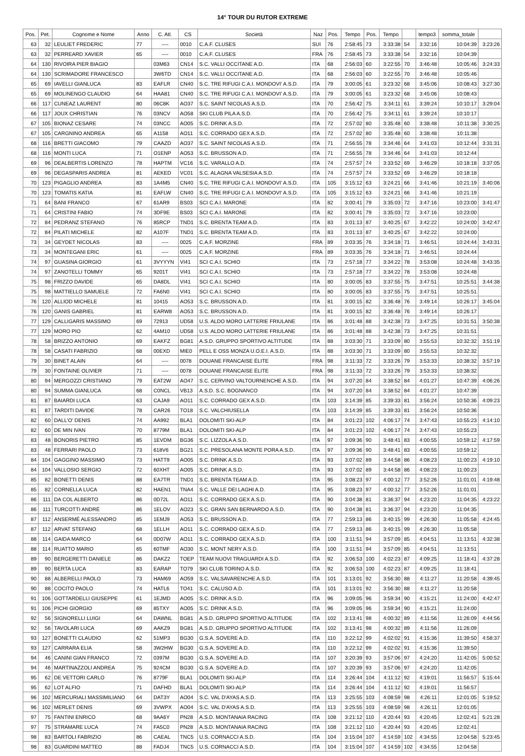14° TOUR DU RUTOR EXTREME
| Pos. | Pet. | Cognome e Nome | Anno | C. Atl. | CS | Società | Naz | Pos. | Tempo | Pos. | Tempo | | tempo3 | somma_totale | |
| --- | --- | --- | --- | --- | --- | --- | --- | --- | --- | --- | --- | --- | --- | --- | --- |
| 63 | 32 | LEULIET FREDERIC | 77 | ---- | 0010 | C.A.F. CLUSES | SUI | 76 | 2:58:45 | 73 | 3:33:38 | 54 | 3:32:16 | 10:04:39 | 3:23:26 |
| 63 | 32 | PERREARD XAVIER | 65 | ---- | 0010 | C.A.F. CLUSES | FRA | 76 | 2:58:45 | 73 | 3:33:38 | 54 | 3:32:16 | 10:04:39 | |
| 64 | 130 | RIVOIRA PIER BIAGIO | | 03M63 | CN14 | S.C. VALLI OCCITANE A.D. | ITA | 68 | 2:56:03 | 60 | 3:22:55 | 70 | 3:46:48 | 10:05:46 | 3:24:33 |
| 64 | 130 | SCRIMADORE FRANCESCO | | 3W6TD | CN14 | S.C. VALLI OCCITANE A.D. | ITA | 68 | 2:56:03 | 60 | 3:22:55 | 70 | 3:46:48 | 10:05:46 | |
| 65 | 69 | IAVELLI GIANLUCA | 83 | EAFLR | CN40 | S.C. TRE RIFUGI C.A.I. MONDOVI' A.S.D. | ITA | 79 | 3:00:05 | 61 | 3:23:32 | 68 | 3:45:06 | 10:08:43 | 3:27:30 |
| 65 | 69 | MOLINENGO CLAUDIO | 64 | HAA81 | CN40 | S.C. TRE RIFUGI C.A.I. MONDOVI' A.S.D. | ITA | 79 | 3:00:05 | 61 | 3:23:32 | 68 | 3:45:06 | 10:08:43 | |
| 66 | 117 | CUNEAZ LAURENT | 80 | 06C8K | AO37 | S.C. SAINT NICOLAS A.S.D. | ITA | 70 | 2:56:42 | 75 | 3:34:11 | 61 | 3:39:24 | 10:10:17 | 3:29:04 |
| 66 | 117 | JOUX CHRISTIAN | 76 | 03NCV | AO58 | SKI CLUB PILA A.S.D. | ITA | 70 | 2:56:42 | 75 | 3:34:11 | 61 | 3:39:24 | 10:10:17 | |
| 67 | 105 | BIONAZ CESARE | 74 | 03NCC | AO05 | S.C. DRINK A.S.D. | ITA | 72 | 2:57:02 | 80 | 3:35:48 | 60 | 3:38:48 | 10:11:38 | 3:30:25 |
| 67 | 105 | CARGNINO ANDREA | 65 | A1158 | AO11 | S.C. CORRADO GEX A.S.D. | ITA | 72 | 2:57:02 | 80 | 3:35:48 | 60 | 3:38:48 | 10:11:38 | |
| 68 | 116 | BRETTI GIACOMO | 79 | CAAZD | AO37 | S.C. SAINT NICOLAS A.S.D. | ITA | 71 | 2:56:55 | 78 | 3:34:46 | 64 | 3:41:03 | 10:12:44 | 3:31:31 |
| 68 | 116 | MONTI LUCA | 71 | O1ENP | AO53 | S.C. BRUSSON A.D. | ITA | 71 | 2:56:55 | 78 | 3:34:46 | 64 | 3:41:03 | 10:12:44 | |
| 69 | 96 | DEALBERTIS LORENZO | 78 | HAPTM | VC16 | S.C. VARALLO A.D. | ITA | 74 | 2:57:57 | 74 | 3:33:52 | 69 | 3:46:29 | 10:18:18 | 3:37:05 |
| 69 | 96 | DEGASPARIS ANDREA | 81 | AEKED | VC01 | S.C. ALAGNA VALSESIA A.S.D. | ITA | 74 | 2:57:57 | 74 | 3:33:52 | 69 | 3:46:29 | 10:18:18 | |
| 70 | 123 | PIGAGLIO ANDREA | 83 | 1A4M5 | CN40 | S.C. TRE RIFUGI C.A.I. MONDOVI' A.S.D. | ITA | 105 | 3:15:12 | 63 | 3:24:21 | 66 | 3:41:46 | 10:21:19 | 3:40:06 |
| 70 | 123 | TOMATIS KATIA | 81 | EAFLW | CN40 | S.C. TRE RIFUGI C.A.I. MONDOVI' A.S.D. | ITA | 105 | 3:15:12 | 63 | 3:24:21 | 66 | 3:41:46 | 10:21:19 | |
| 71 | 64 | BANI FRANCO | 67 | 61AR9 | BS03 | SCI C.A.I. MARONE | ITA | 82 | 3:00:41 | 79 | 3:35:03 | 72 | 3:47:16 | 10:23:00 | 3:41:47 |
| 71 | 64 | CRISTINI FABIO | 74 | 3DF9E | BS03 | SCI C.A.I. MARONE | ITA | 82 | 3:00:41 | 79 | 3:35:03 | 72 | 3:47:16 | 10:23:00 | |
| 72 | 84 | PEDRANZ STEFANO | 76 | 85RCP | TND1 | S.C. BRENTA TEAM A.D. | ITA | 83 | 3:01:13 | 87 | 3:40:25 | 67 | 3:42:22 | 10:24:00 | 3:42:47 |
| 72 | 84 | PILATI MICHELE | 82 | A107F | TND1 | S.C. BRENTA TEAM A.D. | ITA | 83 | 3:01:13 | 87 | 3:40:25 | 67 | 3:42:22 | 10:24:00 | |
| 73 | 34 | GEYDET NICOLAS | 83 | ---- | 0025 | C.A.F. MORZINE | FRA | 89 | 3:03:35 | 76 | 3:34:18 | 71 | 3:46:51 | 10:24:44 | 3:43:31 |
| 73 | 34 | MONTEGANI ERIC | 61 | ---- | 0025 | C.A.F. MORZINE | FRA | 89 | 3:03:35 | 76 | 3:34:18 | 71 | 3:46:51 | 10:24:44 | |
| 74 | 97 | GUASINA GIORGIO | 61 | 3VYYYN | VI41 | SCI C.A.I. SCHIO | ITA | 73 | 2:57:18 | 77 | 3:34:22 | 78 | 3:53:08 | 10:24:48 | 3:43:35 |
| 74 | 97 | ZANOTELLI TOMMY | 65 | 9201T | VI41 | SCI C.A.I. SCHIO | ITA | 73 | 2:57:18 | 77 | 3:34:22 | 78 | 3:53:08 | 10:24:48 | |
| 75 | 98 | FRIZZO DAVIDE | 65 | DA8DL | VI41 | SCI C.A.I. SCHIO | ITA | 80 | 3:00:05 | 83 | 3:37:55 | 75 | 3:47:51 | 10:25:51 | 3:44:38 |
| 75 | 98 | MATTIELLO SAMUELE | 72 | FA6N0 | VI41 | SCI C.A.I. SCHIO | ITA | 80 | 3:00:05 | 83 | 3:37:55 | 75 | 3:47:51 | 10:25:51 | |
| 76 | 120 | ALLIOD MICHELE | 81 | 10415 | AO53 | S.C. BRUSSON A.D. | ITA | 81 | 3:00:15 | 82 | 3:36:48 | 76 | 3:49:14 | 10:26:17 | 3:45:04 |
| 76 | 120 | GANIS GABRIEL | 81 | EARW8 | AO53 | S.C. BRUSSON A.D. | ITA | 81 | 3:00:15 | 82 | 3:36:48 | 76 | 3:49:14 | 10:26:17 | |
| 77 | 129 | CALLIGARIS MASSIMO | 69 | 72913 | UD58 | U.S. ALDO MORO LATTERIE FRIULANE | ITA | 86 | 3:01:48 | 88 | 3:42:38 | 73 | 3:47:25 | 10:31:51 | 3:50:38 |
| 77 | 129 | MORO PIO | 62 | 4AM10 | UD58 | U.S. ALDO MORO LATTERIE FRIULANE | ITA | 86 | 3:01:48 | 88 | 3:42:38 | 73 | 3:47:25 | 10:31:51 | |
| 78 | 58 | BRIZZO ANTONIO | 69 | EAKFZ | BG81 | A.S.D. GRUPPO SPORTIVO ALTITUDE | ITA | 88 | 3:03:30 | 71 | 3:33:09 | 80 | 3:55:53 | 10:32:32 | 3:51:19 |
| 78 | 58 | CASATI FABRIZIO | 68 | 00EXD | MIE0 | PELL E OSS MONZA U.O.E.I. A.S.D. | ITA | 88 | 3:03:30 | 71 | 3:33:09 | 80 | 3:55:53 | 10:32:32 | |
| 79 | 30 | BINET ALAIN | 64 | ---- | 0078 | DOUANE FRANCAISE ÉLITE | FRA | 98 | 3:11:33 | 72 | 3:33:26 | 79 | 3:53:33 | 10:38:32 | 3:57:19 |
| 79 | 30 | FONTAINE OLIVIER | 71 | ---- | 0078 | DOUANE FRANCAISE ÉLITE | FRA | 98 | 3:11:33 | 72 | 3:33:26 | 79 | 3:53:33 | 10:38:32 | |
| 80 | 94 | MERGOZZI CRISTIANO | 79 | EAT2W | AO47 | S.C. CERVINO VALTOURNENCHE A.S.D. | ITA | 94 | 3:07:20 | 84 | 3:38:52 | 84 | 4:01:27 | 10:47:39 | 4:06:26 |
| 80 | 94 | SUMMA GIANLUCA | 68 | C0NCL | VB13 | A.S.D. S.C. BOGNANCO | ITA | 94 | 3:07:20 | 84 | 3:38:52 | 84 | 4:01:27 | 10:47:39 | |
| 81 | 87 | BAIARDI LUCA | 63 | CAJA9 | AO11 | S.C. CORRADO GEX A.S.D. | ITA | 103 | 3:14:39 | 85 | 3:39:33 | 81 | 3:56:24 | 10:50:36 | 4:09:23 |
| 81 | 87 | TARDITI DAVIDE | 78 | CAR26 | TO18 | S.C. VALCHIUSELLA | ITA | 103 | 3:14:39 | 85 | 3:39:33 | 81 | 3:56:24 | 10:50:36 | |
| 82 | 60 | DALL'O' DENIS | 74 | AA992 | BLA1 | DOLOMITI SKI-ALP | ITA | 84 | 3:01:23 | 102 | 4:06:17 | 74 | 3:47:43 | 10:55:23 | 4:14:10 |
| 82 | 60 | DE MIN IVAN | 70 | 8779M | BLA1 | DOLOMITI SKI-ALP | ITA | 84 | 3:01:23 | 102 | 4:06:17 | 74 | 3:47:43 | 10:55:23 | |
| 83 | 48 | BONORIS PIETRO | 85 | 1EVDM | BG36 | S.C. LIZZOLA A.S.D. | ITA | 97 | 3:09:36 | 90 | 3:48:41 | 83 | 4:00:55 | 10:59:12 | 4:17:59 |
| 83 | 48 | FERRARI PAOLO | 73 | 618V6 | BG21 | S.C. PRESOLANA MONTE PORA A.S.D. | ITA | 97 | 3:09:36 | 90 | 3:48:41 | 83 | 4:00:55 | 10:59:12 | |
| 84 | 104 | GAGGINO MASSIMO | 73 | HATT9 | AO05 | S.C. DRINK A.S.D. | ITA | 93 | 3:07:02 | 89 | 3:44:58 | 86 | 4:08:23 | 11:00:23 | 4:19:10 |
| 84 | 104 | VALLOSIO SERGIO | 72 | 60XHT | AO05 | S.C. DRINK A.S.D. | ITA | 93 | 3:07:02 | 89 | 3:44:58 | 86 | 4:08:23 | 11:00:23 | |
| 85 | 82 | BONETTI DENIS | 88 | EA7TR | TND1 | S.C. BRENTA TEAM A.D. | ITA | 95 | 3:08:23 | 97 | 4:00:12 | 77 | 3:52:26 | 11:01:01 | 4:19:48 |
| 85 | 82 | CORNELLA LUCA | 82 | HAEN1 | TNA4 | S.C. VALLE DEI LAGHI A.D. | ITA | 95 | 3:08:23 | 97 | 4:00:12 | 77 | 3:52:26 | 11:01:01 | |
| 86 | 111 | DA COL ALBERTO | 86 | 0D72L | AO11 | S.C. CORRADO GEX A.S.D. | ITA | 90 | 3:04:38 | 81 | 3:36:37 | 94 | 4:23:20 | 11:04:35 | 4:23:22 |
| 86 | 111 | TURCOTTI ANDRÉ | 86 | 1ELOV | AO23 | S.C. GRAN SAN BERNARDO A.S.D. | ITA | 90 | 3:04:38 | 81 | 3:36:37 | 94 | 4:23:20 | 11:04:35 | |
| 87 | 112 | ANSERMÉ ALESSANDRO | 85 | 1EMJ9 | AO53 | S.C. BRUSSON A.D. | ITA | 77 | 2:59:13 | 86 | 3:40:15 | 99 | 4:26:30 | 11:05:58 | 4:24:45 |
| 87 | 112 | ARVAT STEFANO | 68 | 1ELLH | AO11 | S.C. CORRADO GEX A.S.D. | ITA | 77 | 2:59:13 | 86 | 3:40:15 | 99 | 4:26:30 | 11:05:58 | |
| 88 | 114 | GAIDA MARCO | 64 | 0D07W | AO11 | S.C. CORRADO GEX A.S.D. | ITA | 100 | 3:11:51 | 94 | 3:57:09 | 85 | 4:04:51 | 11:13:51 | 4:32:38 |
| 88 | 114 | RUATTO MARIO | 65 | 60TMF | AO30 | S.C. MONT NERY A.S.D. | ITA | 100 | 3:11:51 | 94 | 3:57:09 | 85 | 4:04:51 | 11:13:51 | |
| 89 | 90 | BERGERETTI DANIELE | 86 | DAKZ2 | TOEP | TEAM NUOVI TRAGUARDI A.S.D. | ITA | 92 | 3:06:53 | 100 | 4:02:23 | 87 | 4:09:25 | 11:18:41 | 4:37:28 |
| 89 | 90 | BERTA LUCA | 83 | EARAP | TO79 | SKI CLUB TORINO A.S.D. | ITA | 92 | 3:06:53 | 100 | 4:02:23 | 87 | 4:09:25 | 11:18:41 | |
| 90 | 88 | ALBERELLI PAOLO | 73 | HAM69 | AO59 | S.C. VALSAVARENCHE A.S.D. | ITA | 101 | 3:13:01 | 92 | 3:56:30 | 88 | 4:11:27 | 11:20:58 | 4:39:45 |
| 90 | 88 | COCITO PAOLO | 74 | HATL6 | TO41 | S.C. CALUSO A.D. | ITA | 101 | 3:13:01 | 92 | 3:56:30 | 88 | 4:11:27 | 11:20:58 | |
| 91 | 106 | GOTTARDELLI GIUSEPPE | 61 | 1EJMD | AO05 | S.C. DRINK A.S.D. | ITA | 96 | 3:09:05 | 96 | 3:59:34 | 90 | 4:15:21 | 11:24:00 | 4:42:47 |
| 91 | 106 | PICHI GIORGIO | 69 | 85TXY | AO05 | S.C. DRINK A.S.D. | ITA | 96 | 3:09:05 | 96 | 3:59:34 | 90 | 4:15:21 | 11:24:00 | |
| 92 | 56 | SIGNORELLI LUIGI | 64 | DAWNL | BG81 | A.S.D. GRUPPO SPORTIVO ALTITUDE | ITA | 102 | 3:13:41 | 98 | 4:00:32 | 89 | 4:11:56 | 11:26:09 | 4:44:56 |
| 92 | 56 | TAVOLARI LUCA | 69 | AAKZ9 | BG81 | A.S.D. GRUPPO SPORTIVO ALTITUDE | ITA | 102 | 3:13:41 | 98 | 4:00:32 | 89 | 4:11:56 | 11:26:09 | |
| 93 | 127 | BONETTI CLAUDIO | 62 | 51MP3 | BG30 | G.S.A. SOVERE A.D. | ITA | 110 | 3:22:12 | 99 | 4:02:02 | 91 | 4:15:36 | 11:39:50 | 4:58:37 |
| 93 | 127 | CARRARA ELIA | 58 | 3W2HW | BG30 | G.S.A. SOVERE A.D. | ITA | 110 | 3:22:12 | 99 | 4:02:02 | 91 | 4:15:36 | 11:39:50 | |
| 94 | 46 | CANINI GIAN FRANCO | 72 | 0397M | BG30 | G.S.A. SOVERE A.D. | ITA | 107 | 3:20:39 | 93 | 3:57:06 | 97 | 4:24:20 | 11:42:05 | 5:00:52 |
| 94 | 46 | MARTINAZZOLI ANDREA | 75 | 924CM | BG30 | G.S.A. SOVERE A.D. | ITA | 107 | 3:20:39 | 93 | 3:57:06 | 97 | 4:24:20 | 11:42:05 | |
| 95 | 62 | DE VETTORI CARLO | 76 | 8779F | BLA1 | DOLOMITI SKI-ALP | ITA | 114 | 3:26:44 | 104 | 4:11:12 | 92 | 4:19:01 | 11:56:57 | 5:15:44 |
| 95 | 62 | LOT ALFIO | 71 | DAFHD | BLA1 | DOLOMITI SKI-ALP | ITA | 114 | 3:26:44 | 104 | 4:11:12 | 92 | 4:19:01 | 11:56:57 | |
| 96 | 102 | MERCURIALI MASSIMILIANO | 64 | DAT3Y | AO04 | S.C. VAL D'AYAS A.S.D. | ITA | 113 | 3:25:55 | 103 | 4:08:59 | 98 | 4:26:11 | 12:01:05 | 5:19:52 |
| 96 | 102 | MERLET DENIS | 69 | 3VWPX | AO04 | S.C. VAL D'AYAS A.S.D. | ITA | 113 | 3:25:55 | 103 | 4:08:59 | 98 | 4:26:11 | 12:01:05 | |
| 97 | 75 | FANTINI ENRICO | 68 | 9AA6Y | PN28 | A.S.D. MONTANAIA RACING | ITA | 108 | 3:21:12 | 110 | 4:20:44 | 93 | 4:20:45 | 12:02:41 | 5:21:28 |
| 97 | 75 | STRAMARE LUCA | 74 | FA5C0 | PN28 | A.S.D. MONTANAIA RACING | ITA | 108 | 3:21:12 | 110 | 4:20:44 | 93 | 4:20:45 | 12:02:41 | |
| 98 | 83 | BARTOLI FABRIZIO | 86 | CAEAL | TNC5 | U.S. CORNACCI A.S.D. | ITA | 104 | 3:15:04 | 107 | 4:14:59 | 102 | 4:34:55 | 12:04:58 | 5:23:45 |
| 98 | 83 | GUARDINI MATTEO | 88 | FADJ4 | TNC5 | U.S. CORNACCI A.S.D. | ITA | 104 | 3:15:04 | 107 | 4:14:59 | 102 | 4:34:55 | 12:04:58 | |